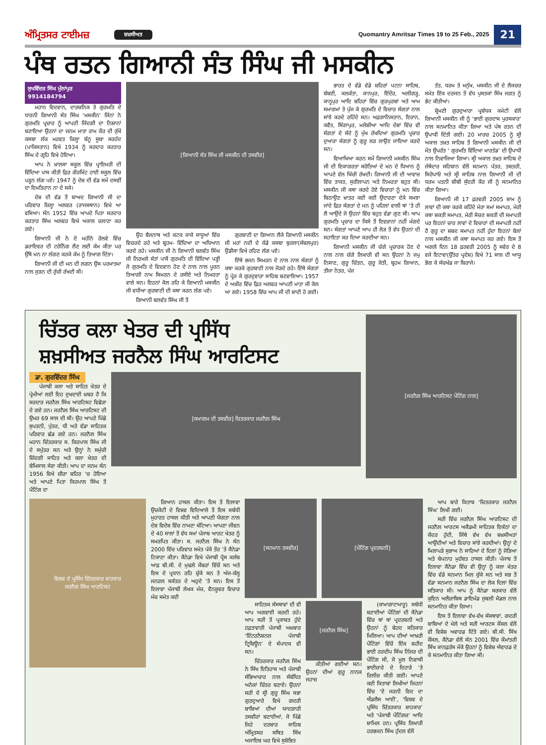ਅੰਮ੍ਰਿਤਸਰ ਟਾਈਮਜ਼
ਸ਼ਖ਼ਸੀਅਤ
Quomantry Amritsar Times 19 to 25 Feb., 2025
21
ਪੰਥ ਰਤਨ ਗਿਆਨੀ ਸੰਤ ਸਿੰਘ ਜੀ ਮਸਕੀਨ
ਸੁਖਵਿੰਦਰ ਸਿੰਘ ਮੁੱਲਾਂਪੁਰ
9914184794
ਮਹਾਨ ਵਿਦਵਾਨ, ਦਾਰਸ਼ਨਿਕ ਤੇ ਗੁਰਮਤਿ ਦੇ ਧਾਰਨੀ ਗਿਆਨੀ ਸੰਤ ਸਿੰਘ ‘ਮਸਕੀਨ’ ਜਿੰਨਾਂ ਨੇ ਗੁਰਮਤਿ ਪ੍ਰਚਾਰ ਨੂੰ ਆਪਣੀ ਜਿੰਦਗੀ ਦਾ ਨਿਸ਼ਾਨਾਂ ਬਣਾਇਆ ਉਹਨਾਂ ਦਾ ਜਨਮ ਮਾਤਾ ਰਾਮ ਕੌਰ ਦੀ ਕੁੱਖੋਂ ਕਸਬਾ ਲੱਕ ਮਰਵਤ ਜ਼ਿਲ੍ਹਾ ਬੰਨੂ ਸੂਬਾ ਸਰਹੰਦ (ਪਾਕਿਸਤਾਨ) ਵਿਖੇ 1934 ਨੂੰ ਸਰਦਾਰ ਕਰਤਾਰ ਸਿੰਘ ਦੇ ਗ੍ਰਹਿ ਵਿਖੇ ਹੋਇਆ।
ਆਪ ਨੇ ਖ਼ਾਲਸਾ ਸਕੂਲ ਵਿੱਚ ਪ੍ਰਾਇਮਰੀ ਦੀ ਵਿੱਦਿਆ ਪਾਸ ਕੀਤੀ ਫ਼ਿਰ ਗੌਰਮਿੰਟ ਹਾਈ ਸਕੂਲ ਵਿੱਚ ਪੜ੍ਹਨ ਲੱਗ ਪਏ। 1947 ਨੂੰ ਦੇਸ਼ ਦੀ ਵੰਡ ਸਮੇਂ ਦਸਵੀਂ ਦਾ ਇਮਤਿਹਾਨ ਨਾ ਦੇ ਸਕੇ।
ਦੇਸ਼ ਦੀ ਵੰਡ ਤੋਂ ਬਾਅਦ ਗਿਆਨੀ ਜੀ ਦਾ ਪਰਿਵਾਰ ਜ਼ਿਲ੍ਹਾ ਅਲਵਰ (ਰਾਜਸਥਾਨ) ਵਿਖੇ ਆ ਵਸਿਆ। ਸੰਨ 1952 ਵਿੱਚ ਆਪਦੇ ਪਿਤਾ ਸਰਦਾਰ ਕਰਤਾਰ ਸਿੰਘ ਅਲਵਰ ਵਿਖੇ ਅਕਾਲ ਚਲਾਣਾ ਕਰ ਗਏ।
ਗਿਆਨੀ ਜੀ ਨੇ ਦੋ ਮਹੀਨੇ ਰੇਲਵੇ ਵਿੱਚ ਡਰਾਇਵਰ ਦੀ ਟਰੇਨਿੰਗ ਲੈਣ ਲਈ ਕੰਮ ਕੀਤਾ ਪਰ ਉੱਥੇ ਮਨ ਨਾ ਲੱਗਣ ਕਰਕੇ ਕੰਮ ਨੂੰ ਤਿਆਗ ਦਿੱਤਾ।
ਗਿਆਨੀ ਜੀ ਦੀ ਮਨ ਦੀ ਲਗਨ ਉਸ ਪਰਮਾਤਮਾ ਨਾਲ ਜੁੜਨ ਦੀ ਰੁੱਚੀ ਰੱਖਦੀ ਸੀ।
[ਗਿਆਨੀ ਸੰਤ ਸਿੰਘ ਜੀ ਮਸਕੀਨ ਦੀ ਤਸਵੀਰ]
ਉਹ ਬੈਜਨਾਥ ਅਤੇ ਕਟਕ ਜਾਕੇ ਸਾਧੂਆਂ ਵਿੱਚ ਵਿਚਰਦੇ ਰਹੇ ਅਤੇ ਬ੍ਰਹਮ- ਵਿੱਦਿਆ ਦਾ ਅਧਿਆਨ ਕਰਦੇ ਰਹੇ। ਮਸਕੀਨ ਜੀ ਨੇ ਗਿਆਨੀ ਬਲਵੰਤ ਸਿੰਘ ਜੀ ਨਿਰਮਲੇ ਸੰਤਾਂ ਪਾਸੋਂ ਗੁਰਮਤਿ ਦੀ ਵਿੱਦਿਆ ਪੜ੍ਹੀ ਜੋ ਗੁਰਮਤਿ ਦੇ ਵਿਦਵਾਨ ਹੋਣ ਦੇ ਨਾਲ ਨਾਲ ਪੂਰਨ ਤਿਆਗੀ ਨਾਮ ਸਿਮਰਨ ਦੇ ਰਸੀਏ ਅਤੇ ਨਿਮਰਤਾ ਵਾਲੇ ਸਨ। ਇਹਨਾਂ ਕੋਲ ਰਹਿ ਕੇ ਗਿਆਨੀ ਮਸਕੀਨ ਜੀ ਵਧੀਆ ਗੁਰਬਾਣੀ ਦੀ ਕਥਾ ਕਰਨ ਲੱਗ ਪਏ।
ਗਿਆਨੀ ਬਲਵੰਤ ਸਿੰਘ ਜੀ ਤੋਂ
ਗੁਰਬਾਣੀ ਦਾ ਗਿਆਨ ਲੈਕੇ ਗਿਆਨੀ ਮਸਕੀਨ ਜੀ ਮਹਾਂ ਨਦੀ ਦੇ ਕੰਡੇ ਕਸਬਾ ਬੁਰਲਾ(ਸੰਬਲਪੁਰ) ਉਡੀਸਾ ਵਿਖੇ ਰਹਿਣ ਲੱਗ ਪਏ।
ਇੱਥੇ ਭਜਨ ਸਿਮਰਨ ਦੇ ਨਾਲ ਨਾਲ ਸੰਗਤਾਂ ਨੂੰ ਕਥਾ ਕਰਕੇ ਗੁਰਬਾਣੀ ਨਾਲ ਜੋੜਦੇ ਰਹੇ। ਇੱਥੇ ਸੰਗਤਾਂ ਨੂੰ ਪ੍ਰੇਰ ਕੇ ਗੁਰਦੁਵਾਰਾ ਸਾਹਿਬ ਬਣਵਾਇਆ। 1957 ਦੇ ਅਖ਼ੀਰ ਵਿੱਚ ਫ਼ਿਰ ਅਲਵਰ ਆਪਣੀ ਮਾਤਾ ਜੀ ਕੋਲ ਆ ਗਏ। 1958 ਵਿੱਚ ਆਪ ਜੀ ਦੀ ਸ਼ਾਦੀ ਹੋ ਗਈ।
ਭਾਰਤ ਦੇ ਵੱਡੇ ਵੱਡੇ ਸ਼ਹਿਰਾਂ ਪਟਨਾ ਸਾਹਿਬ, ਬੰਬਈ, ਕਲਕੱਤਾ, ਕਾਨਪੁਰ, ਇੰਦੌਰ, ਅਲੀਗੜ੍ਹ, ਕਾਨ੍ਹਪੁਰ ਆਦਿ ਸ਼ਹਿਰਾਂ ਵਿੱਚ ਗੁਰਪੁਰਬਾਂ ਅਤੇ ਆਮ ਸਮਾਗਮਾਂ ਤੇ ਪੁੱਜ ਕੇ ਗੁਰਮਤਿ ਦੇ ਵਿਚਾਰ ਸੰਗਤਾਂ ਨਾਲ ਸਾਂਝੇ ਕਰਦੇ ਰਹਿੰਦੇ ਸਨ। ਅਫ਼ਗਾਨਿਸਤਾਨ, ਇਰਾਨ, ਕਵੈਤ, ਸਿੰਗਾਪੁਰ, ਮਲੇਸ਼ੀਆ ਆਦਿ ਦੇਸ਼ਾਂ ਵਿੱਚ ਵੀ ਸੰਗਤਾਂ ਦੇ ਸੱਦੇ ਨੂੰ ਮੁੱਖ ਰੱਖਦਿਆਂ ਗੁਰਮਤਿ ਪ੍ਰਚਾਰ ਦੁਆਰਾ ਸੰਗਤਾਂ ਨੂੰ ਗੁਰੂ ਲੜ ਲਾਉਣ ਜਾਇਆ ਕਰਦੇ ਸਨ।
ਵਿਆਖਿਆ ਕਰਨ ਸਮੇਂ ਗਿਆਨੀ ਮਸਕੀਨ ਸਿੰਘ ਜੀ ਦੀ ਇਕਾਗਰਤਾ ਸਰੋਤਿਆਂ ਦੇ ਮਨ ਦੇ ਧਿਆਨ ਨੂੰ ਆਪਣੇ ਵੱਲ ਖਿੱਚੀ ਰੱਖਦੀ। ਗਿਆਨੀ ਜੀ ਦੀ ਆਵਾਜ਼ ਵਿੱਚ ਤਾਕਤ, ਸੁਰੀਲਾਪਨ ਅਤੇ ਨਿਮਰਤਾ ਬਹੁਤ ਸੀ। ਮਸਕੀਨ ਜੀ ਕਥਾ ਕਰਦੇ ਹੋਏ ਵਿਚਾਰਾਂ ਨੂੰ ਮਨ ਵਿੱਚ ਬਿਠਾਉਣ ਖ਼ਾਤਰ ਕਈ ਕਈ ਉਦਾਰਣਾ ਦੇਕੇ ਸਮਝਾ ਜਾਂਦੇ ਫ਼ਿਰ ਸੰਗਤਾਂ ਦੇ ਮਨ ਨੂੰ ਪਹਿਲਾਂ ਵਾਲੀ ਥਾਂ ’ਤੇ ਹੀ ਲੈ ਆਉਂਦੇ ਜੋ ਉਹਨਾਂ ਵਿੱਚ ਬਹੁਤ ਵੱਡਾ ਗੁਣ ਸੀ। ਆਪ ਗੁਰਮਤਿ ਪ੍ਰਚਾਰ ਦਾ ਕਿਸੇ ਤੋਂ ਇਵਜ਼ਾਨਾਂ ਨਹੀਂ ਮੰਗਦੇ ਸਨ। ਸੰਗਤਾਂ ਆਪਣੇ ਆਪ ਹੀ ਲੋੜ ਤੋਂ ਵੱਧ ਉਹਨਾਂ ਦੀ ਸਹਾਇਤਾ ਕਰ ਦਿਆ ਕਰਦੀਆ ਸਨ।
ਗਿਆਨੀ ਮਸਕੀਨ ਜੀ ਚੰਗੇ ਪ੍ਰਚਾਰਕ ਹੋਣ ਦੇ ਨਾਲ ਨਾਲ ਚੰਗੇ ਲਿਖਾਰੀ ਵੀ ਸਨ ਉਹਨਾਂ ਨੇ ਜਪੁ ਨਿਸਾਣ, ਗੁਰੂ ਚਿੰਤਨ, ਗੁਰੂ ਜੋਤੀ, ਬ੍ਰਹਮ ਗਿਆਨ, ਤੀਜਾ ਨੇਤਰ, ਪੰਜ
ਤੱਤ, ਧਰਮ ਤੇ ਮਨੁੱਖ, ਮਸਕੀਨ ਜੀ ਦੇ ਲੈਕਚਰ ਸਮੇਤ ਇੱਕ ਦਰਜਨ ਤੋਂ ਵੱਧ ਪੁਸਤਕਾਂ ਸਿੱਖ ਜਗਤ ਨੂੰ ਭੇਟ ਕੀਤੀਆਂ।
ਸ਼੍ਰੋਮਣੀ ਗੁਰਦੁਆਰਾ ਪ੍ਰਬੰਧਕ ਕਮੇਟੀ ਵੱਲੋਂ ਗਿਆਨੀ ਮਸਕੀਨ ਜੀ ਨੂੰ ‘ਭਾਈ ਗੁਰਦਾਸ ਪੁਰਸਕਾਰ’ ਨਾਲ ਸਨਮਾਨਿਤ ਕੀਤਾ ਗਿਆ ਅਤੇ ਪੰਥ ਰਤਨ ਦੀ ਉਪਾਧੀ ਦਿੱਤੀ ਗਈ। 20 ਮਾਰਚ 2005 ਨੂੰ ਸ੍ਰੀ ਅਕਾਲ ਤਖ਼ਤ ਸਾਹਿਬ ਤੋਂ ਗਿਆਨੀ ਮਸਕੀਨ ਜੀ ਦੀ ਮੌਤ ਉਪਰੰਤ ‘ ਗੁਰਮਤਿ ਵਿੱਦਿਆ ਮਾਰਤੰਡ’ ਦੀ ਉਪਾਧੀ ਨਾਲ ਨਿਵਾਜਿਆ ਗਿਆ। ਸ੍ਰੀ ਅਕਾਲ ਤਖ਼ਤ ਸਾਹਿਬ ਦੇ ਜੱਥੇਦਾਰ ਸਹਿਬਾਨ ਵੱਲੋਂ ਸਨਮਾਨ ਪੱਤਰ, ਤਸ਼ਤਰੀ, ਸਿਰੋਪਾਓ ਅਤੇ ਸ੍ਰੀ ਸਾਹਿਬ ਨਾਲ ਗਿਆਨੀ ਜੀ ਦੀ ਧਰਮ ਪਤਨੀ ਬੀਬੀ ਸੁੰਦਰੀ ਕੌਰ ਜੀ ਨੂੰ ਸਨਮਾਨਿਤ ਕੀਤਾ ਗਿਆ।
ਗਿਆਨੀ ਜੀ 17 ਫ਼ਰਵਰੀ 2005 ਸ਼ਾਮ ਨੂੰ ਲਾਵਾਂ ਦੀ ਕਥਾ ਕਰਕੇ ਕਹਿੰਦੇ ਮੇਰਾ ਸਮਾਂ ਸਮਾਪਤ, ਮੇਰੀ ਕਥਾ ਸ਼ਕਤੀ ਸਮਾਪਤ, ਮੇਰੀ ਸੋਚਣ ਸ਼ਕਤੀ ਦੀ ਸਮਾਪਤੀ ਪਰ ਇਹਨਾਂ ਚਾਰ ਲਾਵਾਂ ਦੇ ਵਿਚਾਰਾਂ ਦੀ ਸਮਾਪਤੀ ਨਹੀਂ ਹੈ ਗੁਰੂ ਦਾ ਸ਼ਬਦ ਸਮਾਪਤ ਨਹੀਂ ਹੁੰਦਾ ਇਹਨਾਂ ਬੋਲਾਂ ਨਾਲ ਮਸਕੀਨ ਜੀ ਕਥਾ ਸਮਾਪਤ ਕਰ ਗਏ। ਇਸ ਤੋਂ ਅਗਲੇ ਦਿਨ 18 ਫ਼ਰਵਰੀ 2005 ਨੂੰ ਸਵੇਰ ਦੇ 8 ਵਜੇ ਇਟਾਵਾ(ਉੱਤਰ ਪ੍ਰਦੇਸ਼) ਵਿਖੇ 71 ਸਾਲ ਦੀ ਆਯੂ ਭੋਗ ਕੇ ਸੱਚਖੰਡ ਜਾ ਬਿਰਾਜੇ।
ਚਿੱਤਰ ਕਲਾ ਖੇਤਰ ਦੀ ਪ੍ਰਸਿੱਧ
ਸ਼ਖ਼ਸੀਅਤ ਜਰਨੈਲ ਸਿੰਘ ਆਰਟਿਸਟ
ਡਾ. ਗੁਰਵਿੰਦਰ ਸਿੰਘ
ਪੰਜਾਬੀ ਕਲਾ ਅਤੇ ਸਾਹਿਤ ਖੇਤਰ ਦੇ ਪ੍ਰੇਮੀਆਂ ਲਈ ਇਹ ਦੁਖਦਾਈ ਖ਼ਬਰ ਹੈ ਕਿ ਸਰਦਾਰ ਜਰਨੈਲ ਸਿੰਘ ਆਰਟਿਸਟ ਵਿਛੋੜਾ ਦੇ ਗਏ ਹਨ। ਜਰਨੈਲ ਸਿੰਘ ਆਰਟਿਸਟ ਦੀ ਉਮਰ 69 ਸਾਲ ਦੀ ਸੀ। ਉਹ ਆਪਣੇ ਪਿੱਛੇ ਸੁਪਤਨੀ, ਪੁੱਤਰ, ਧੀ ਅਤੇ ਵੱਡਾ ਸਾਹਿਤਕ ਪਰਿਵਾਰ ਛੱਡ ਗਏ ਹਨ। ਜਰਨੈਲ ਸਿੰਘ ਮਹਾਨ ਚਿੱਤਰਕਾਰ ਸ. ਕਿਰਪਾਲ ਸਿੰਘ ਜੀ ਦੇ ਸਪੁੱਤਰ ਸਨ ਅਤੇ ਉਨ੍ਹਾਂ ਨੇ ਸਮੁੱਚੀ ਜ਼ਿੰਦਗੀ ਸਾਹਿਤ ਅਤੇ ਕਲਾ ਖੇਤਰ ਦੀ ਬੇਮਿਸਾਲ ਸੇਵਾ ਕੀਤੀ। ਆਪ ਦਾ ਜਨਮ ਸੰਨ 1956 ਵਿਖੇ ਜ਼ੀਰਾ ਸ਼ਹਿਰ ’ਚ ਹੋਇਆ ਅਤੇ ਆਪਣੇ ਪਿਤਾ ਕਿਰਪਾਲ ਸਿੰਘ ਤੋਂ ਪੇਂਟਿੰਗ ਦਾ
[ਸਮਾਗਮ ਦੀ ਤਸਵੀਰ] ਚਿਤਰਕਾਰ ਜਰਨੈਲ ਸਿੰਘ
[ਜਰਨੈਲ ਸਿੰਘ ਆਰਟਿਸਟ ਪੇਂਟਿੰਗ ਨਾਲ]
ਵਿਸ਼ਵ ਦੇ ਪ੍ਰਸਿੱਧ ਚਿੱਤਰਕਾਰ ਸ਼ਾਹਕਾਰ
ਜਰਨੈਲ ਸਿੰਘ ਆਰਟਿਸਟ
ਗਿਆਨ ਹਾਸਲ ਕੀਤਾ। ਇਸ ਤੋਂ ਇਲਾਵਾ ਉਚਕੋਟੀ ਦੇ ਵਿਸ਼ਵ ਵਿਦਿਆਲੇ ਤੋਂ ਇਸ ਸਬੰਧੀ ਮੁਹਾਰਤ ਹਾਸਲ ਕੀਤੀ ਅਤੇ ਆਪਣੀ ਯੋਗਤਾ ਨਾਲ ਦੇਸ਼ ਵਿਦੇਸ਼ ਵਿੱਚ ਨਾਮਣਾ ਖੱਟਿਆ। ਆਪਣਾ ਜੀਵਨ ਦੇ 40 ਸਾਲਾਂ ਤੋਂ ਵੱਧ ਸਮਾਂ ਪੰਜਾਬ ਆਰਟ ਖੇਤਰ ਨੂੰ ਸਮਰਪਿਤ ਕੀਤਾ। ਸ. ਜਰਨੈਲ ਸਿੰਘ ਨੇ ਸੰਨ 2000 ਵਿੱਚ ਪਰਿਵਾਰ ਸਮੇਤ ਪੱਕੇ ਤੌਰ ’ਤੇ ਕੈਨੇਡਾ ਟਿਕਾਣਾ ਕੀਤਾ। ਕੈਨੇਡਾ ਵਿਖੇ ਪੰਜਾਬੀ ਪ੍ਰੈਸ ਕਲੱਬ ਆਫ਼ ਬੀ.ਸੀ. ਦੇ ਮੁਢਲੇ ਮੈਂਬਰਾਂ ਵਿੱਚੋਂ ਸਨ ਅਤੇ ਇਸ ਦੇ ਪ੍ਰਧਾਨ ਰਹਿ ਚੁੱਕੇ ਸਨ ਤੇ ਅੱਜ-ਕੱਲ੍ਹ ਜਨਰਲ ਸਕੱਤਰ ਦੇ ਅਹੁਦੇ ’ਤੇ ਸਨ। ਇਸ ਤੋਂ ਇਲਾਵਾ ਪੰਜਾਬੀ ਲੇਖਕ ਮੰਚ, ਵੈਨਕੂਵਰ ਵਿਚਾਰ ਮੰਚ ਸਮੇਤ ਕਈ
[ਸਨਮਾਨ ਤਸਵੀਰ] [ਪੇਂਟਿੰਗ ਪ੍ਰਦਰਸ਼ਨੀ]
ਸਾਹਿਤਕ ਸੰਸਥਾਵਾਂ ਦੀ ਵੀ ਆਪ ਅਗਵਾਈ ਕਰਦੀ ਰਹੇ। ਆਪ ਸਰੀ ਤੋਂ ਪ੍ਰਕਾਸ਼ਤ ਹੁੰਦੇ ਹਫ਼ਤਾਵਾਰੀ ਪੰਜਾਬੀ ਅਖ਼ਬਾਰ ‘ਇੰਟਰਨੈਸ਼ਨਲ ਪੰਜਾਬੀ ਟ੍ਰਿਬਿਊਨ’ ਦੇ ਸੰਪਾਦਕ ਵੀ ਸਨ।
ਚਿੱਤਰਕਾਰ ਜਰਨੈਲ ਸਿੰਘ ਨੇ ਸਿੱਖ ਇਤਿਹਾਸ ਅਤੇ ਪੰਜਾਬੀ ਸੱਭਿਆਚਾਰ ਨਾਲ ਸੰਬੰਧਿਤ ਅਨੇਕਾਂ ਚਿੱਤਰ ਬਣਾਏ। ਉਹਨਾਂ ਸਰੀ ਦੇ ਸ੍ਰੀ ਗੁਰੂ ਸਿੰਘ ਸਭਾ ਗੁਰਦੁਆਰੇ ਵਿਖੇ ਗਦਰੀ ਬਾਬਿਆਂ ਦੀਆਂ ਯਾਦਗਾਰੀ ਤਸਵੀਰਾਂ ਬਣਾਈਆਂ, ਜੋ ਪਿੱਛੇ ਜਿਹੇ ਦਰਬਾਰ ਸਾਹਿਬ ਅੰਮ੍ਰਿਤਸਰ ਸਥਿਤ ਸਿੱਖ ਅਜਾਇਬ ਘਰ ਵਿਖੇ ਸੁਸ਼ੋਭਿਤ
[ਜਰਨੈਲ ਸਿੰਘ]
ਕੀਤੀਆਂ ਗਈਆਂ ਸਨ। ਉਹਨਾਂ ਦੀਆਂ ਗੁਰੂ ਨਾਨਕ ਜਹਾਜ਼
(ਕਾਮਾਗਾਟਾਮਾਰੂ) ਸਬੰਧੀ ਬਣਾਈਆਂ ਪੇਂਟਿੰਗਾਂ ਦੀ ਕੈਨੇਡਾ ਵਿੱਚ ਥਾਂ ਥਾਂ ਪ੍ਰਦਰਸ਼ਨੀ ਅਤੇ ਉਹਨਾਂ ਨੂੰ ਬੇਹਦ ਸਤਿਕਾਰ ਮਿਲਿਆ। ਆਪ ਦੀਆਂ ਆਖ਼ਰੀ ਪੇਂਟਿੰਗਾਂ ਵਿੱਚੋਂ ਇੱਕ ਸ਼ਹੀਦ ਭਾਈ ਹਰਦੀਪ ਸਿੰਘ ਨਿੱਜਰ ਦੀ ਪੇਂਟਿੰਗ ਸੀ, ਜੋ ਮੂਲ ਨਿਵਾਸੀ ਭਾਈਚਾਰੇ ਦੇ ਦਿਹਾੜੇ ’ਤੇ ਰਿਲੀਜ਼ ਕੀਤੀ ਗਈ। ਆਪਣੇ ਕਈ ਕਿਤਾਬਾਂ ਲਿਖੀਆਂ ਜਿਹਨਾਂ ਵਿੱਚ ‘ਏ ਜਰਨੀ ਵਿਦ ਦਾ ਐਂਡਲੈਸ ਆਈ’, ‘ਵਿਸ਼ਵ ਦੇ ਪ੍ਰਸਿੱਧ ਚਿੱਤਰਕਾਰ ਸ਼ਾਹਕਾਰ’ ਅਤੇ ‘ਪੰਜਾਬੀ ਪੇਂਟਿੰਗਜ਼’ ਆਦਿ ਸ਼ਾਮਿਲ ਹਨ। ਪ੍ਰਸਿੱਧ ਲਿਖਾਰੀ ਹਰਭਜਨ ਸਿੰਘ ਹੁੰਦਲ ਵੱਲੋਂ
ਆਪ ਬਾਰੇ ਕਿਤਾਬ ‘ਚਿਤਰਕਾਰ ਜਰਨੈਲ ਸਿੰਘ’ ਲਿਖੀ ਗਈ।
ਸਰੀ ਵਿੱਚ ਜਰਨੈਲ ਸਿੰਘ ਆਰਟਿਸਟ ਦੀ ਜਰਨੈਲ ਆਰਟਸ ਅਕੈਡਮੀ ਸਾਹਿਤਕ ਇਕੱਠਾਂ ਦਾ ਕੇਂਦਰ ਹੁੰਦੀ, ਜਿੱਥੇ ਵੱਖ ਵੱਖ ਸ਼ਖ਼ਸੀਅਤਾਂ ਆਉਂਦੀਆਂ ਅਤੇ ਵਿਚਾਰ ਸਾਂਝੇ ਕਰਦੀਆਂ। ਉਨ੍ਹਾਂ ਦੇ ਮਿਲਾਪੜੇ ਸੁਭਾਅ ਨੇ ਸਾਰਿਆਂ ਦੇ ਦਿਲਾਂ ਨੂੰ ਜੋੜਿਆ ਅਤੇ ਬੇਪਨਾਹ ਮੁਹੱਬਤ ਹਾਸਲ ਕੀਤੀ। ਪੰਜਾਬ ਤੋਂ ਇਲਾਵਾ ਕੈਨੇਡਾ ਵਿੱਚ ਵੀ ਉਨ੍ਹਾਂ ਨੂੰ ਕਲਾ ਖੇਤਰ ਵਿੱਚ ਵੱਡੇ ਸਨਮਾਨ ਮਿਲ ਚੁੱਕੇ ਸਨ ਅਤੇ ਸਭ ਤੋਂ ਵੱਡਾ ਸਨਮਾਨ ਜਰਨੈਲ ਸਿੰਘ ਦਾ ਲੋਕ ਦਿਲਾਂ ਵਿੱਚ ਸਤਿਕਾਰ ਸੀ। ਆਪ ਨੂੰ ਕੈਨੇਡਾ ਸਰਕਾਰ ਵੱਲੋਂ ਕੁਇਨ ਅਲੈਜ਼ਾਬਿਥ ਡਾਇਮੰਡ ਜੁਬਲੀ ਮੈਡਲ ਨਾਲ ਸਨਮਾਨਿਤ ਕੀਤਾ ਗਿਆ।
ਇਸ ਤੋਂ ਇਲਾਵਾ ਵੱਖ-ਵੱਖ ਸੰਸਥਾਵਾਂ, ਗਦਰੀ ਬਾਬਿਆਂ ਦੇ ਮੇਲੇ ਅਤੇ ਸਰੀ ਆਰਟਸ ਕੌਂਸਲ ਵੱਲੋਂ ਵੀ ਵਿਸ਼ੇਸ਼ ਅਵਾਰਡ ਦਿੱਤੇ ਗਏ। ਬੀ.ਸੀ. ਸਿੱਖ ਕੌਂਸਲ, ਕੈਨੇਡਾ ਵੱਲੋਂ ਸੰਨ 2001 ਵਿੱਚ ਕੌਮਾਂਤਰੀ ਸਿੱਖ ਕਾਨਫ਼ਰੰਸ ਮੌਕੇ ਉਹਨਾਂ ਨੂੰ ਵਿਸ਼ੇਸ਼ ਐਵਾਰਡ ਦੇ ਕੇ ਸਨਮਾਨਿਤ ਕੀਤਾ ਗਿਆ ਸੀ।